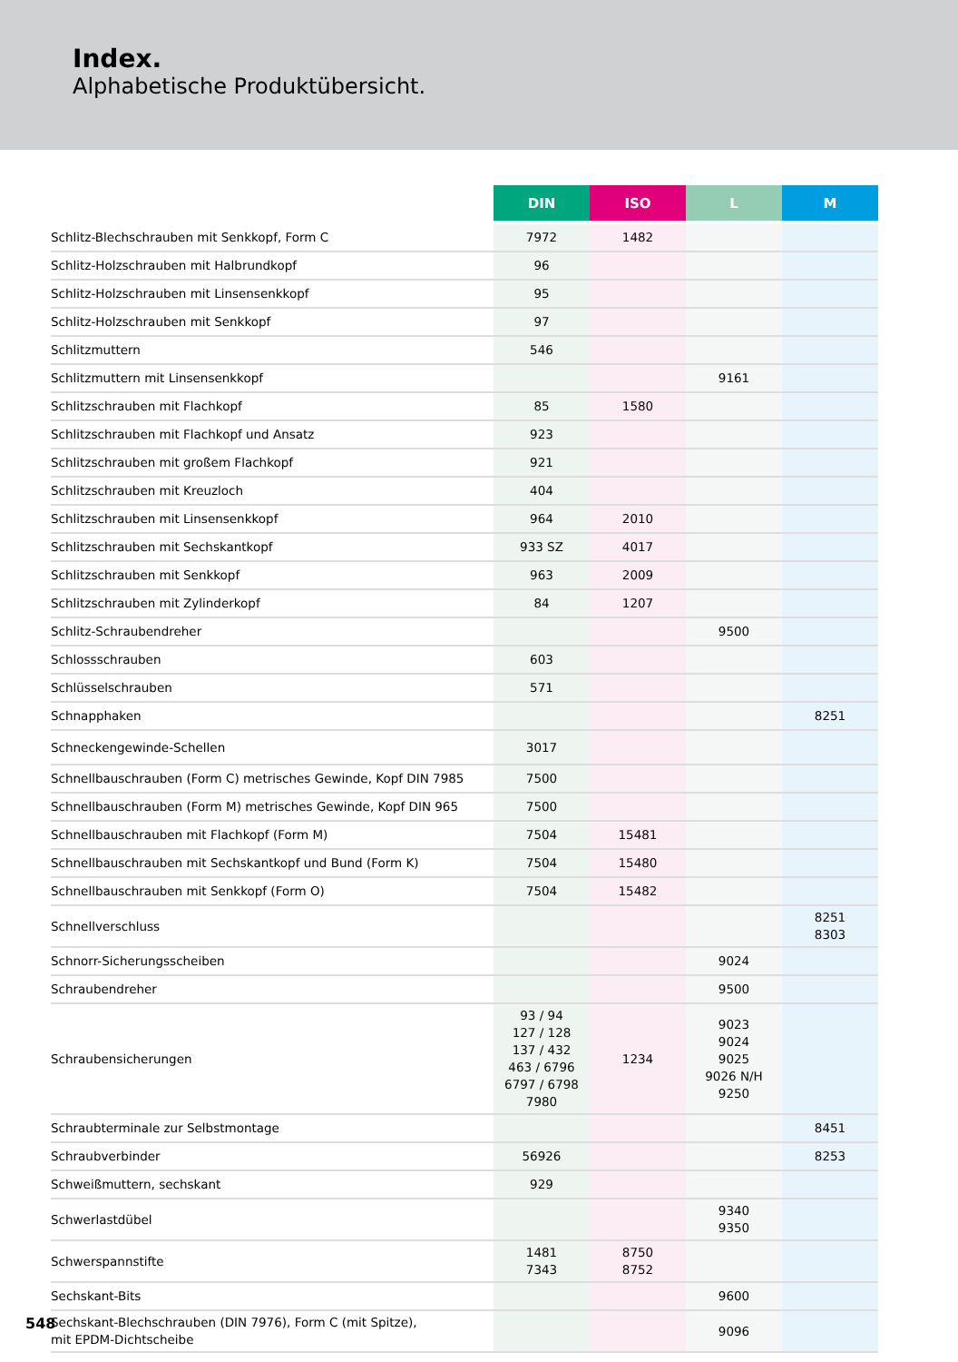Index.
Alphabetische Produktübersicht.
| | DIN | ISO | L | M |
| --- | --- | --- | --- | --- |
| Schlitz-Blechschrauben mit Senkkopf, Form C | 7972 | 1482 | | |
| Schlitz-Holzschrauben mit Halbrundkopf | 96 | | | |
| Schlitz-Holzschrauben mit Linsensenkkopf | 95 | | | |
| Schlitz-Holzschrauben mit Senkkopf | 97 | | | |
| Schlitzmuttern | 546 | | | |
| Schlitzmuttern mit Linsensenkkopf | | | 9161 | |
| Schlitzschrauben mit Flachkopf | 85 | 1580 | | |
| Schlitzschrauben mit Flachkopf und Ansatz | 923 | | | |
| Schlitzschrauben mit großem Flachkopf | 921 | | | |
| Schlitzschrauben mit Kreuzloch | 404 | | | |
| Schlitzschrauben mit Linsensenkkopf | 964 | 2010 | | |
| Schlitzschrauben mit Sechskantkopf | 933 SZ | 4017 | | |
| Schlitzschrauben mit Senkkopf | 963 | 2009 | | |
| Schlitzschrauben mit Zylinderkopf | 84 | 1207 | | |
| Schlitz-Schraubendreher | | | 9500 | |
| Schlossschrauben | 603 | | | |
| Schlüsselschrauben | 571 | | | |
| Schnapphaken | | | | 8251 |
| Schneckengewinde-Schellen | 3017 | | | |
| Schnellbauschrauben (Form C) metrisches Gewinde, Kopf DIN 7985 | 7500 | | | |
| Schnellbauschrauben (Form M) metrisches Gewinde, Kopf DIN 965 | 7500 | | | |
| Schnellbauschrauben mit Flachkopf (Form M) | 7504 | 15481 | | |
| Schnellbauschrauben mit Sechskantkopf und Bund (Form K) | 7504 | 15480 | | |
| Schnellbauschrauben mit Senkkopf (Form O) | 7504 | 15482 | | |
| Schnellverschluss | | | | 8251 8303 |
| Schnorr-Sicherungsscheiben | | | 9024 | |
| Schraubendreher | | | 9500 | |
| Schraubensicherungen | 93 / 94 127 / 128 137 / 432 463 / 6796 6797 / 6798 7980 | 1234 | 9023 9024 9025 9026 N/H 9250 | |
| Schraubterminale zur Selbstmontage | | | | 8451 |
| Schraubverbinder | 56926 | | | 8253 |
| Schweißmuttern, sechskant | 929 | | | |
| Schwerlastdübel | | | 9340 9350 | |
| Schwerspannstifte | 1481 7343 | 8750 8752 | | |
| Sechskant-Bits | | | 9600 | |
| Sechskant-Blechschrauben (DIN 7976), Form C (mit Spitze), mit EPDM-Dichtscheibe | | | 9096 | |
548